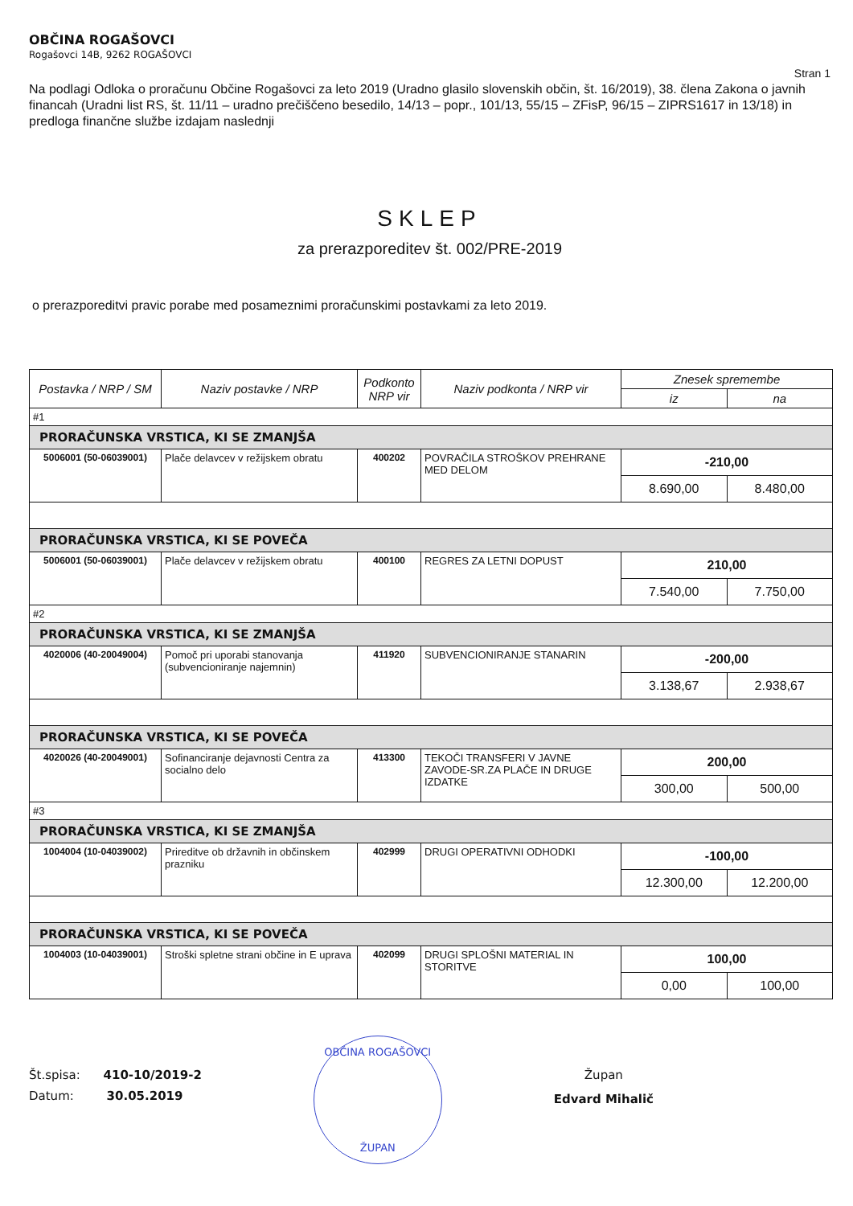OBČINA ROGAŠOVCI
Rogašovci 14B, 9262 ROGAŠOVCI
Stran 1
Na podlagi Odloka o proračunu Občine Rogašovci za leto 2019 (Uradno glasilo slovenskih občin, št. 16/2019), 38. člena Zakona o javnih financah (Uradni list RS, št. 11/11 – uradno prečiščeno besedilo, 14/13 – popr., 101/13, 55/15 – ZFisP, 96/15 – ZIPRS1617 in 13/18) in predloga finančne službe izdajam naslednji
SKLEP
za prerazporeditev št. 002/PRE-2019
o prerazporeditvi pravic porabe med posameznimi proračunskimi postavkami za leto 2019.
| Postavka / NRP / SM | Naziv postavke / NRP | Podkonto NRP vir | Naziv podkonta / NRP vir | Znesek spremembe | |
| --- | --- | --- | --- | --- | --- |
| | | | | iz | na |
| #1 | | | | | |
| PRORAČUNSKA VRSTICA, KI SE ZMANJŠA | | | | | |
| 5006001 (50-06039001) | Plače delavcev v režijskem obratu | 400202 | POVRAČILA STROŠKOV PREHRANE MED DELOM | -210,00 | |
| | | | | 8.690,00 | 8.480,00 |
| PRORAČUNSKA VRSTICA, KI SE POVEČA | | | | | |
| 5006001 (50-06039001) | Plače delavcev v režijskem obratu | 400100 | REGRES ZA LETNI DOPUST | 210,00 | |
| | | | | 7.540,00 | 7.750,00 |
| #2 | | | | | |
| PRORAČUNSKA VRSTICA, KI SE ZMANJŠA | | | | | |
| 4020006 (40-20049004) | Pomoč pri uporabi stanovanja (subvencioniranje najemnin) | 411920 | SUBVENCIONIRANJE STANARIN | -200,00 | |
| | | | | 3.138,67 | 2.938,67 |
| PRORAČUNSKA VRSTICA, KI SE POVEČA | | | | | |
| 4020026 (40-20049001) | Sofinanciranje dejavnosti Centra za socialno delo | 413300 | TEKOČI TRANSFERI V JAVNE ZAVODE-SR.ZA PLAČE IN DRUGE IZDATKE | 200,00 | |
| | | | | 300,00 | 500,00 |
| #3 | | | | | |
| PRORAČUNSKA VRSTICA, KI SE ZMANJŠA | | | | | |
| 1004004 (10-04039002) | Prireditve ob državnih in občinskem prazniku | 402999 | DRUGI OPERATIVNI ODHODKI | -100,00 | |
| | | | | 12.300,00 | 12.200,00 |
| PRORAČUNSKA VRSTICA, KI SE POVEČA | | | | | |
| 1004003 (10-04039001) | Stroški spletne strani občine in E uprava | 402099 | DRUGI SPLOŠNI MATERIAL IN STORITVE | 100,00 | |
| | | | | 0,00 | 100,00 |
Št.spisa: 410-10/2019-2
Datum: 30.05.2019
OBČINA ROGAŠOVCI
ŽUPAN
Župan
Edvard Mihalič